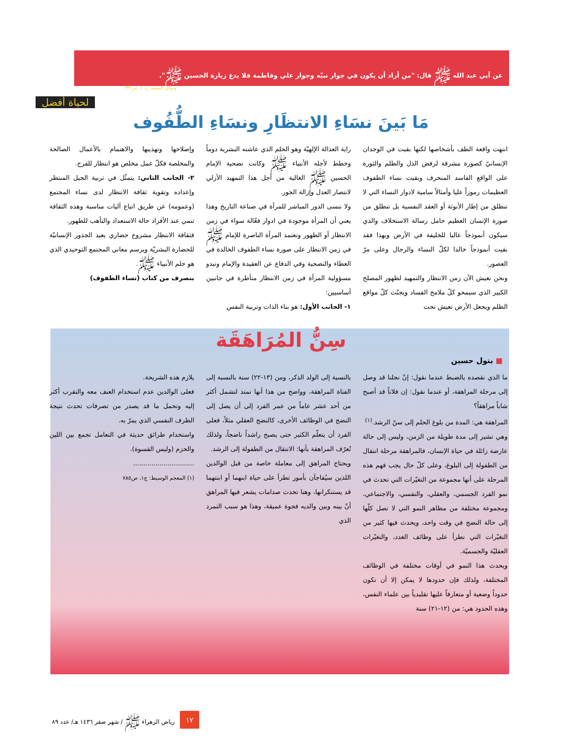عن أبي عبد الله ﷺ قال: "من أراد أن يكون في جوار نبيّه وجوار علي وفاطمة فلا يدع زيارة الحسين ﷺ".
وسائل الشيعة: ج١٠، ص٣٣١.
لحياة أفضل
مَا بَينَ نسَاءِ الانتظَارِ ونسَاءِ الطُّفُوف
انتهت واقعة الطف بأشخاصها لكنها بقيت في الوجدان الإنسانيّ كصورة مشرقة لرفض الذل والظلم والثورة على الواقع الفاسد المنحرف وبقيت نساء الطفوف العظيمات رموزاً عليا وأمثالاً سامية لادوار النساء التي لا تنطلق من إطار الأنوثة أو العقد النفسية بل تنطلق من صورة الإنسان العظيم حامل رسالة الاستخلاف والذي سيكون أنموذجاً عاليا للخليفة في الأرض وبهذا فقد بقيت أنموذجاً خالدا لكلّ النساء والرجال وعلى مرّ العصور.
ونحن نعيش الآن زمن الانتظار والتمهيد لظهور المصلح الكبير الذي سيمحو كلّ ملامح الفساد ويجتّث كلّ مواقع الظلم ويجعل الأرض تعيش تحت
راية العدالة الإلهيّة وهو الحلم الذي عاشته البشرية دوماً وخطط لأجله الأنبياء ﷺ وكانت تضحية الإمام الحسين ﷺ الغالية من أجل هذا التمهيد الأزلي لانتصار العدل وإزالة الجور.
ولا ننسى الدور المباشر للمرأة في صناعة التاريخ وهذا يعني أن المرأة موجودة في ادوار فعّالة سواء في زمن الانتظار أو الظهور وتعتمد المرأة الناصرة للإمام ﷺ في زمن الانتظار على صورة نساء الطفوف الخالدة في العطاء والتضحية وفي الدفاع عن العقيدة والإمام وتبدو مسؤولية المرأة في زمن الانتظار متأطرة في جانبين أساسيين:
١- الجانب الأول: هو بناء الذات وتربية النفس
وإصلاحها وتهذيبها والاهتمام بالأعمال الصالحة والمخلصة فكلّ عمل مخلص هو انتظار للفرج.
٢- الجانب الثاني: يتمثّل في تربية الجيل المنتظر وإعداده وتقوية ثقافة الانتظار لدى نساء المجتمع (وعمومه) عن طريق اتباع آليات مناسبة وهذه الثقافة تنمي عند الأفراد حالة الاستعداد والتأهب للظهور.
فثقافة الانتظار مشروع حضاري يعيد الجذور الإنسانيّة للحضارة البشريّة ويرسم معاني المجتمع التوحيدي الذي هو حلم الأنبياء ﷺ.
بتصرف من كتاب (نساء الطفوف)
سِنُّ المُرَاهَقَة
■ بتول حسين
ما الذي نقصده بالضبط عندما نقول: إنّ نجلنا قد وصل إلى مرحلة المراهقة، أو عندما نقول: إن فلاناً قد أصبح شاباً مراهقاً؟
المراهقة هي: المدة من بلوغ الحلم إلى سنّ الرشد.<sup>(١)</sup>
وهي تشير إلى مدة طويلة من الزمن، وليس إلى حالة عارضة زائلة في حياة الإنسان، فالمراهقة مرحلة انتقال من الطفولة إلى البلوغ، وعلى كلّ حال يجب فهم هذه المرحلة على أنها مجموعة من التغيّرات التي تحدث في نمو الفرد الجسمي، والعقلي، والنفسي، والاجتماعي، ومجموعة مختلفة من مظاهر النمو التي لا تصل كلّها إلى حالة النضج في وقت واحد، ويحدث فيها كثير من التغيّرات التي تطرأ على وظائف الغدد، والتغيّرات العقليّة والجسميّة.
ويحدث هذا النمو في أوقات مختلفة في الوظائف المختلفة، ولذلك فإن حدودها لا يمكن إلا أن تكون حدوداً وضعية أو متعارفاً عليها تقليدياً بين علماء النفس، وهذه الحدود هي: من (١٢-٢١) سنة
بالنسبة إلى الولد الذكر، ومن (١٣-٢٢) سنة بالنسبة إلى الفتاة المراهقة، وواضح من هذا أنها تمتد لتشمل أكثر من أحد عشر عاماً من عمر الفرد إلى أن يصل إلى النضج في الوظائف الأخرى، كالنضج العقلي مثلاً، فعلى الفرد أن يتعلّم الكثير حتى يصبح راشداً ناضجاً، ولذلك تُعرّف المراهقة بأنها: الانتقال من الطفولة إلى الرشد.
ويحتاج المراهق إلى معاملة خاصة من قبل الوالدين اللذين سيُفاجآن بأمور تطرأ على حياة ابنهما أو ابنتهما قد يستنكرانها، وهنا تحدث صدامات يشعر فيها المراهق أنّ بينه وبين والديه فجوة عميقة، وهذا هو سبب التمرد الذي
يلازم هذه الشريحة.
فعلى الوالدين عدم استخدام العنف معه والتقرب أكثر إليه وتحمل ما قد يصدر من تصرفات تحدث نتيجة الظرف النفسي الذي يمرّ به.
واستخدام طرائق حديثة في التعامل تجمع بين اللين والحزم (وليس القسوة).
..............................
(١) المعجم الوسيط: ج١، ص٧٨٥
١٧ رياض الزهراء ﷺ / شهر صفر ١٤٣٦ هـ/ عدد ٨٩